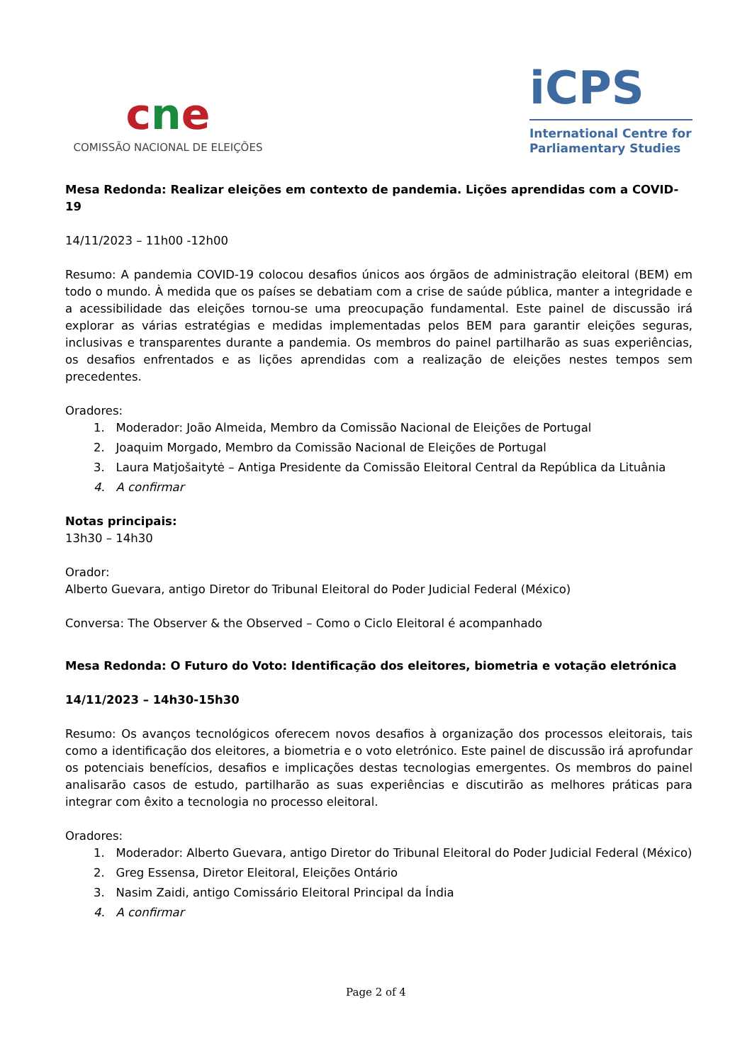cne
COMISSÃO NACIONAL DE ELEIÇÕES
iCPS
International Centre for Parliamentary Studies
Mesa Redonda: Realizar eleições em contexto de pandemia. Lições aprendidas com a COVID-19
14/11/2023 – 11h00 -12h00
Resumo: A pandemia COVID-19 colocou desafios únicos aos órgãos de administração eleitoral (BEM) em todo o mundo. À medida que os países se debatiam com a crise de saúde pública, manter a integridade e a acessibilidade das eleições tornou-se uma preocupação fundamental. Este painel de discussão irá explorar as várias estratégias e medidas implementadas pelos BEM para garantir eleições seguras, inclusivas e transparentes durante a pandemia. Os membros do painel partilharão as suas experiências, os desafios enfrentados e as lições aprendidas com a realização de eleições nestes tempos sem precedentes.
Oradores:
1. Moderador: João Almeida, Membro da Comissão Nacional de Eleições de Portugal
2. Joaquim Morgado, Membro da Comissão Nacional de Eleições de Portugal
3. Laura Matjošaitytė – Antiga Presidente da Comissão Eleitoral Central da República da Lituânia
4. A confirmar
Notas principais:
13h30 – 14h30
Orador:
Alberto Guevara, antigo Diretor do Tribunal Eleitoral do Poder Judicial Federal (México)
Conversa: The Observer & the Observed – Como o Ciclo Eleitoral é acompanhado
Mesa Redonda: O Futuro do Voto: Identificação dos eleitores, biometria e votação eletrónica
14/11/2023 – 14h30-15h30
Resumo: Os avanços tecnológicos oferecem novos desafios à organização dos processos eleitorais, tais como a identificação dos eleitores, a biometria e o voto eletrónico. Este painel de discussão irá aprofundar os potenciais benefícios, desafios e implicações destas tecnologias emergentes. Os membros do painel analisarão casos de estudo, partilharão as suas experiências e discutirão as melhores práticas para integrar com êxito a tecnologia no processo eleitoral.
Oradores:
1. Moderador: Alberto Guevara, antigo Diretor do Tribunal Eleitoral do Poder Judicial Federal (México)
2. Greg Essensa, Diretor Eleitoral, Eleições Ontário
3. Nasim Zaidi, antigo Comissário Eleitoral Principal da Índia
4. A confirmar
Page 2 of 4